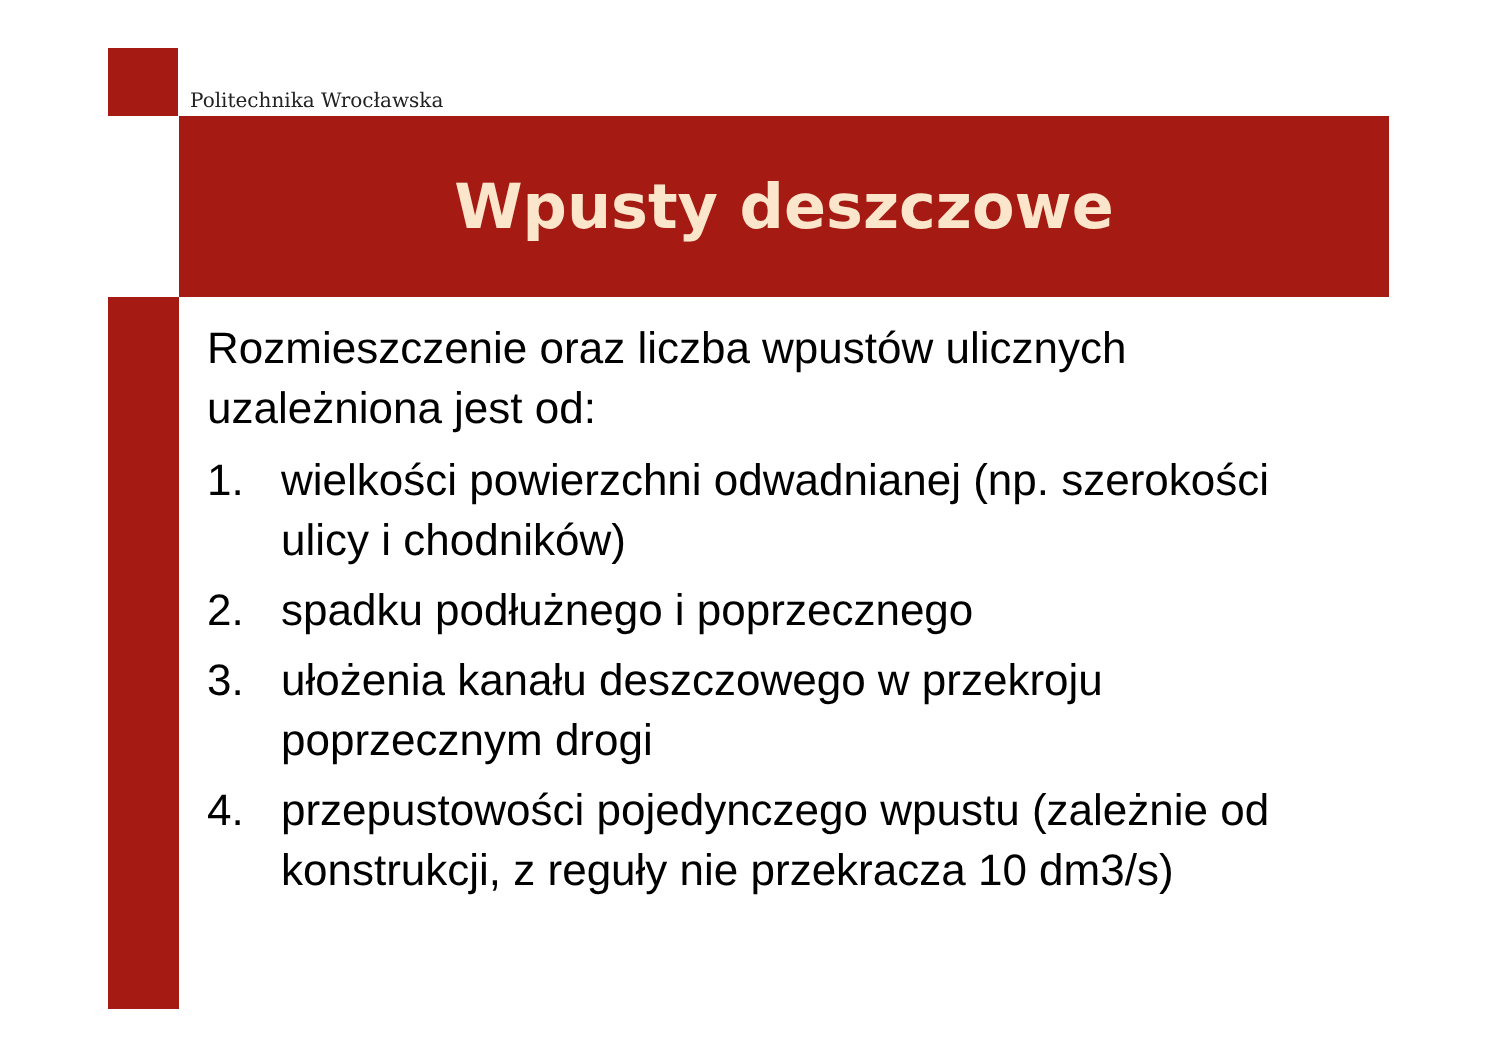Politechnika Wrocławska
Wpusty deszczowe
Rozmieszczenie oraz liczba wpustów ulicznych uzależniona jest od:
1. wielkości powierzchni odwadnianej (np. szerokości ulicy i chodników)
2. spadku podłużnego i poprzecznego
3. ułożenia kanału deszczowego w przekroju poprzecznym drogi
4. przepustowości pojedynczego wpustu (zależnie od konstrukcji, z reguły nie przekracza 10 dm3/s)